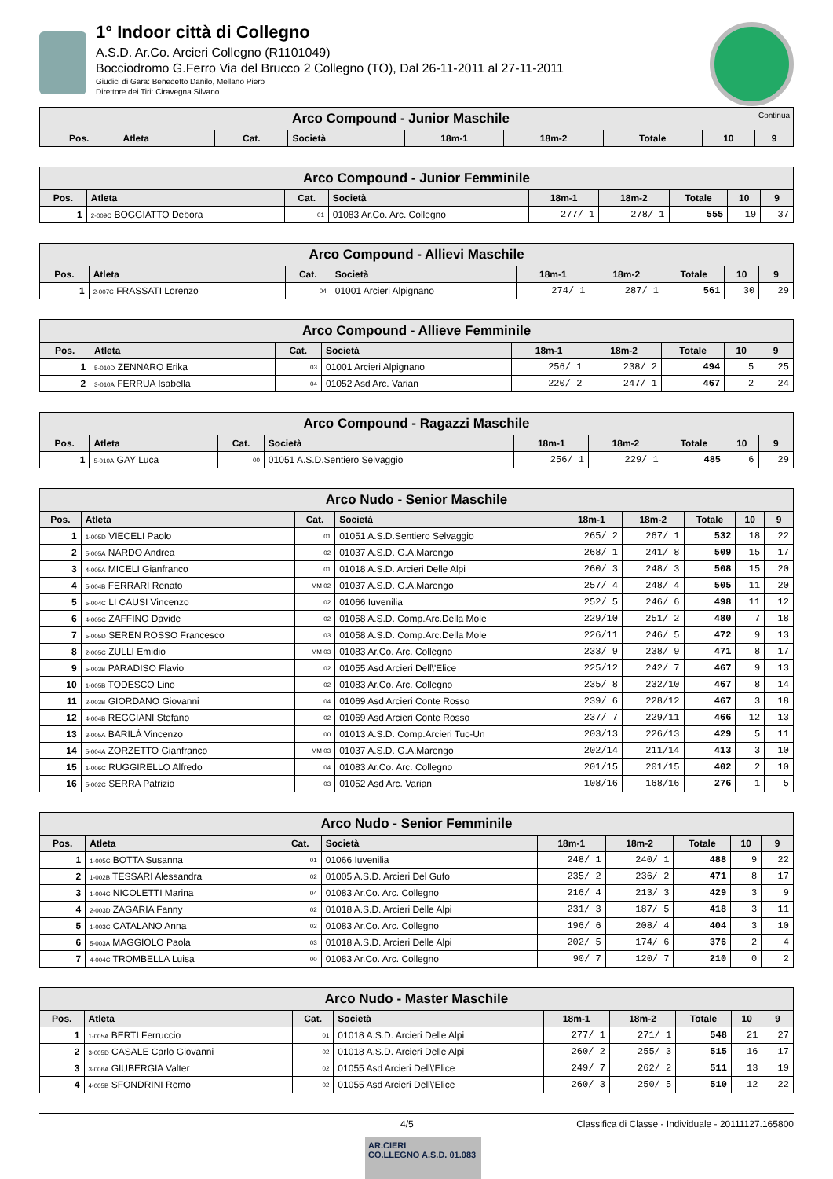1° Indoor città di Collegno
A.S.D. Ar.Co. Arcieri Collegno (R1101049)
Bocciodromo G.Ferro Via del Brucco 2 Collegno (TO), Dal 26-11-2011 al 27-11-2011
Giudici di Gara: Benedetto Danilo, Mellano Piero
Direttore dei Tiri: Ciravegna Silvano
| Arco Compound - Junior Maschile Continua | | | | | | | | |
| --- | --- | --- | --- | --- | --- | --- | --- | --- |
| Pos. | Atleta | Cat. | Società | 18m-1 | 18m-2 | Totale | 10 | 9 |
| Arco Compound - Junior Femminile | | | | | | | | |
| --- | --- | --- | --- | --- | --- | --- | --- | --- |
| Pos. | Atleta | Cat. | Società | 18m-1 | 18m-2 | Totale | 10 | 9 |
| 1 | 2-009C BOGGIATTO Debora | 01 | 01083 Ar.Co. Arc. Collegno | 277/ 1 | 278/ 1 | 555 | 19 | 37 |
| Arco Compound - Allievi Maschile | | | | | | | | |
| --- | --- | --- | --- | --- | --- | --- | --- | --- |
| Pos. | Atleta | Cat. | Società | 18m-1 | 18m-2 | Totale | 10 | 9 |
| 1 | 2-007C FRASSATI Lorenzo | 04 | 01001 Arcieri Alpignano | 274/ 1 | 287/ 1 | 561 | 30 | 29 |
| Arco Compound - Allieve Femminile | | | | | | | | |
| --- | --- | --- | --- | --- | --- | --- | --- | --- |
| Pos. | Atleta | Cat. | Società | 18m-1 | 18m-2 | Totale | 10 | 9 |
| 1 | 5-010D ZENNARO Erika | 03 | 01001 Arcieri Alpignano | 256/ 1 | 238/ 2 | 494 | 5 | 25 |
| 2 | 3-010A FERRUA Isabella | 04 | 01052 Asd Arc. Varian | 220/ 2 | 247/ 1 | 467 | 2 | 24 |
| Arco Compound - Ragazzi Maschile | | | | | | | | |
| --- | --- | --- | --- | --- | --- | --- | --- | --- |
| Pos. | Atleta | Cat. | Società | 18m-1 | 18m-2 | Totale | 10 | 9 |
| 1 | 5-010A GAY Luca | 00 | 01051 A.S.D.Sentiero Selvaggio | 256/ 1 | 229/ 1 | 485 | 6 | 29 |
| Arco Nudo - Senior Maschile | | | | | | | | |
| --- | --- | --- | --- | --- | --- | --- | --- | --- |
| Pos. | Atleta | Cat. | Società | 18m-1 | 18m-2 | Totale | 10 | 9 |
| 1 | 1-005D VIECELI Paolo | 01 | 01051 A.S.D.Sentiero Selvaggio | 265/ 2 | 267/ 1 | 532 | 18 | 22 |
| 2 | 5-005A NARDO Andrea | 02 | 01037 A.S.D. G.A.Marengo | 268/ 1 | 241/ 8 | 509 | 15 | 17 |
| 3 | 4-005A MICELI Gianfranco | 01 | 01018 A.S.D. Arcieri Delle Alpi | 260/ 3 | 248/ 3 | 508 | 15 | 20 |
| 4 | 5-004B FERRARI Renato | MM 02 | 01037 A.S.D. G.A.Marengo | 257/ 4 | 248/ 4 | 505 | 11 | 20 |
| 5 | 5-004C LI CAUSI Vincenzo | 02 | 01066 Iuvenilia | 252/ 5 | 246/ 6 | 498 | 11 | 12 |
| 6 | 4-005C ZAFFINO Davide | 02 | 01058 A.S.D. Comp.Arc.Della Mole | 229/10 | 251/ 2 | 480 | 7 | 18 |
| 7 | 5-005D SEREN ROSSO Francesco | 03 | 01058 A.S.D. Comp.Arc.Della Mole | 226/11 | 246/ 5 | 472 | 9 | 13 |
| 8 | 2-005C ZULLI Emidio | MM 03 | 01083 Ar.Co. Arc. Collegno | 233/ 9 | 238/ 9 | 471 | 8 | 17 |
| 9 | 5-003B PARADISO Flavio | 02 | 01055 Asd Arcieri Dell\'Elice | 225/12 | 242/ 7 | 467 | 9 | 13 |
| 10 | 1-005B TODESCO Lino | 02 | 01083 Ar.Co. Arc. Collegno | 235/ 8 | 232/10 | 467 | 8 | 14 |
| 11 | 2-003B GIORDANO Giovanni | 04 | 01069 Asd Arcieri Conte Rosso | 239/ 6 | 228/12 | 467 | 3 | 18 |
| 12 | 4-004B REGGIANI Stefano | 02 | 01069 Asd Arcieri Conte Rosso | 237/ 7 | 229/11 | 466 | 12 | 13 |
| 13 | 3-005A BARILÀ Vincenzo | 00 | 01013 A.S.D. Comp.Arcieri Tuc-Un | 203/13 | 226/13 | 429 | 5 | 11 |
| 14 | 5-004A ZORZETTO Gianfranco | MM 03 | 01037 A.S.D. G.A.Marengo | 202/14 | 211/14 | 413 | 3 | 10 |
| 15 | 1-006C RUGGIRELLO Alfredo | 04 | 01083 Ar.Co. Arc. Collegno | 201/15 | 201/15 | 402 | 2 | 10 |
| 16 | 5-002C SERRA Patrizio | 03 | 01052 Asd Arc. Varian | 108/16 | 168/16 | 276 | 1 | 5 |
| Arco Nudo - Senior Femminile | | | | | | | | |
| --- | --- | --- | --- | --- | --- | --- | --- | --- |
| Pos. | Atleta | Cat. | Società | 18m-1 | 18m-2 | Totale | 10 | 9 |
| 1 | 1-005C BOTTA Susanna | 01 | 01066 Iuvenilia | 248/ 1 | 240/ 1 | 488 | 9 | 22 |
| 2 | 1-002B TESSARI Alessandra | 02 | 01005 A.S.D. Arcieri Del Gufo | 235/ 2 | 236/ 2 | 471 | 8 | 17 |
| 3 | 1-004C NICOLETTI Marina | 04 | 01083 Ar.Co. Arc. Collegno | 216/ 4 | 213/ 3 | 429 | 3 | 9 |
| 4 | 2-003D ZAGARIA Fanny | 02 | 01018 A.S.D. Arcieri Delle Alpi | 231/ 3 | 187/ 5 | 418 | 3 | 11 |
| 5 | 1-003C CATALANO Anna | 02 | 01083 Ar.Co. Arc. Collegno | 196/ 6 | 208/ 4 | 404 | 3 | 10 |
| 6 | 5-003A MAGGIOLO Paola | 03 | 01018 A.S.D. Arcieri Delle Alpi | 202/ 5 | 174/ 6 | 376 | 2 | 4 |
| 7 | 4-004C TROMBELLA Luisa | 00 | 01083 Ar.Co. Arc. Collegno | 90/ 7 | 120/ 7 | 210 | 0 | 2 |
| Arco Nudo - Master Maschile | | | | | | | | |
| --- | --- | --- | --- | --- | --- | --- | --- | --- |
| Pos. | Atleta | Cat. | Società | 18m-1 | 18m-2 | Totale | 10 | 9 |
| 1 | 1-005A BERTI Ferruccio | 01 | 01018 A.S.D. Arcieri Delle Alpi | 277/ 1 | 271/ 1 | 548 | 21 | 27 |
| 2 | 3-005D CASALE Carlo Giovanni | 02 | 01018 A.S.D. Arcieri Delle Alpi | 260/ 2 | 255/ 3 | 515 | 16 | 17 |
| 3 | 3-006A GIUBERGIA Valter | 02 | 01055 Asd Arcieri Dell\'Elice | 249/ 7 | 262/ 2 | 511 | 13 | 19 |
| 4 | 4-005B SFONDRINI Remo | 02 | 01055 Asd Arcieri Dell\'Elice | 260/ 3 | 250/ 5 | 510 | 12 | 22 |
4/5 Classifica di Classe - Individuale - 20111127.165800
AR.CIERI
CO.LLEGNO A.S.D. 01.083